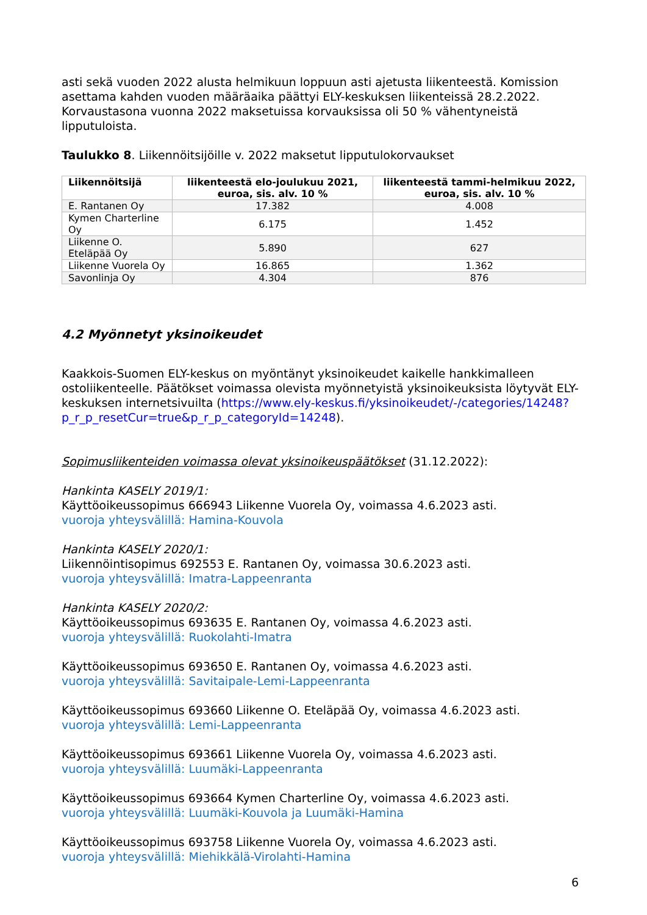asti sekä vuoden 2022 alusta helmikuun loppuun asti ajetusta liikenteestä. Komission asettama kahden vuoden määräaika päättyi ELY-keskuksen liikenteissä 28.2.2022. Korvaustasona vuonna 2022 maksetuissa korvauksissa oli 50 % vähentyneistä lipputuloista.
Taulukko 8. Liikennöitsijöille v. 2022 maksetut lipputulokorvaukset
| Liikennöitsijä | liikenteestä elo-joulukuu 2021, euroa, sis. alv. 10 % | liikenteestä tammi-helmikuu 2022, euroa, sis. alv. 10 % |
| --- | --- | --- |
| E. Rantanen Oy | 17.382 | 4.008 |
| Kymen Charterline Oy | 6.175 | 1.452 |
| Liikenne O. Eteläpää Oy | 5.890 | 627 |
| Liikenne Vuorela Oy | 16.865 | 1.362 |
| Savonlinja Oy | 4.304 | 876 |
4.2 Myönnetyt yksinoikeudet
Kaakkois-Suomen ELY-keskus on myöntänyt yksinoikeudet kaikelle hankkimalleen ostoliikenteelle. Päätökset voimassa olevista myönnetyistä yksinoikeuksista löytyvät ELY-keskuksen internetsivuilta (https://www.ely-keskus.fi/yksinoikeudet/-/categories/14248?p_r_p_resetCur=true&p_r_p_categoryId=14248).
Sopimusliikenteiden voimassa olevat yksinoikeuspäätökset (31.12.2022):
Hankinta KASELY 2019/1:
Käyttöoikeussopimus 666943 Liikenne Vuorela Oy, voimassa 4.6.2023 asti.
vuoroja yhteysvälillä: Hamina-Kouvola
Hankinta KASELY 2020/1:
Liikennöintisopimus 692553 E. Rantanen Oy, voimassa 30.6.2023 asti.
vuoroja yhteysvälillä: Imatra-Lappeenranta
Hankinta KASELY 2020/2:
Käyttöoikeussopimus 693635 E. Rantanen Oy, voimassa 4.6.2023 asti.
vuoroja yhteysvälillä: Ruokolahti-Imatra
Käyttöoikeussopimus 693650 E. Rantanen Oy, voimassa 4.6.2023 asti.
vuoroja yhteysvälillä: Savitaipale-Lemi-Lappeenranta
Käyttöoikeussopimus 693660 Liikenne O. Eteläpää Oy, voimassa 4.6.2023 asti.
vuoroja yhteysvälillä: Lemi-Lappeenranta
Käyttöoikeussopimus 693661 Liikenne Vuorela Oy, voimassa 4.6.2023 asti.
vuoroja yhteysvälillä: Luumäki-Lappeenranta
Käyttöoikeussopimus 693664 Kymen Charterline Oy, voimassa 4.6.2023 asti.
vuoroja yhteysvälillä: Luumäki-Kouvola ja Luumäki-Hamina
Käyttöoikeussopimus 693758 Liikenne Vuorela Oy, voimassa 4.6.2023 asti.
vuoroja yhteysvälillä: Miehikkälä-Virolahti-Hamina
6